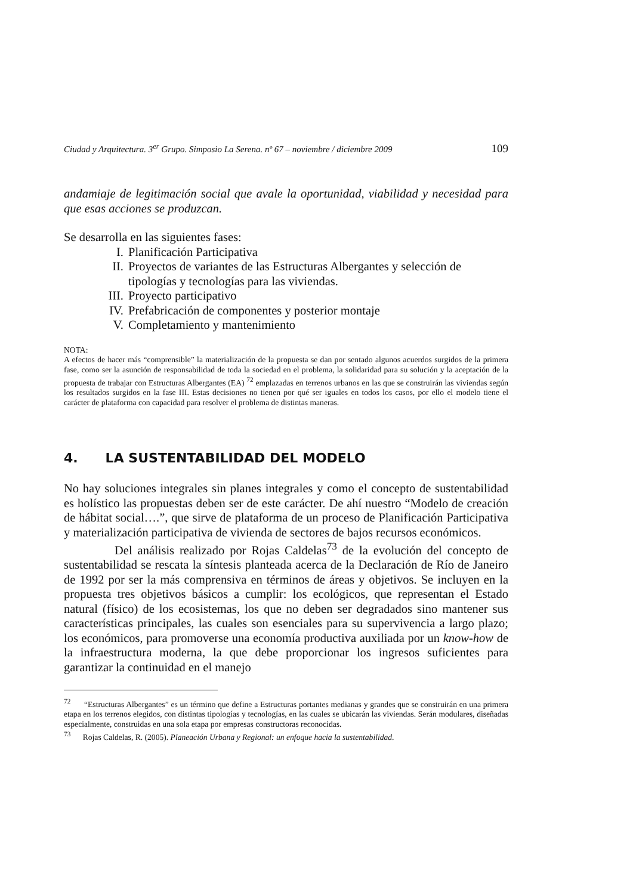Ciudad y Arquitectura. 3<sup>er</sup> Grupo. Simposio La Serena. nº 67 – noviembre / diciembre 2009 109
andamiaje de legitimación social que avale la oportunidad, viabilidad y necesidad para que esas acciones se produzcan.
Se desarrolla en las siguientes fases:
I. Planificación Participativa
II. Proyectos de variantes de las Estructuras Albergantes y selección de tipologías y tecnologías para las viviendas.
III. Proyecto participativo
IV. Prefabricación de componentes y posterior montaje
V. Completamiento y mantenimiento
NOTA:
A efectos de hacer más “comprensible” la materialización de la propuesta se dan por sentado algunos acuerdos surgidos de la primera fase, como ser la asunción de responsabilidad de toda la sociedad en el problema, la solidaridad para su solución y la aceptación de la propuesta de trabajar con Estructuras Albergantes (EA) <sup>72</sup> emplazadas en terrenos urbanos en las que se construirán las viviendas según los resultados surgidos en la fase III. Estas decisiones no tienen por qué ser iguales en todos los casos, por ello el modelo tiene el carácter de plataforma con capacidad para resolver el problema de distintas maneras.
4. LA SUSTENTABILIDAD DEL MODELO
No hay soluciones integrales sin planes integrales y como el concepto de sustentabilidad es holístico las propuestas deben ser de este carácter. De ahí nuestro “Modelo de creación de hábitat social….”, que sirve de plataforma de un proceso de Planificación Participativa y materialización participativa de vivienda de sectores de bajos recursos económicos.
Del análisis realizado por Rojas Caldelas<sup>73</sup> de la evolución del concepto de sustentabilidad se rescata la síntesis planteada acerca de la Declaración de Río de Janeiro de 1992 por ser la más comprensiva en términos de áreas y objetivos. Se incluyen en la propuesta tres objetivos básicos a cumplir: los ecológicos, que representan el Estado natural (físico) de los ecosistemas, los que no deben ser degradados sino mantener sus características principales, las cuales son esenciales para su supervivencia a largo plazo; los económicos, para promoverse una economía productiva auxiliada por un know-how de la infraestructura moderna, la que debe proporcionar los ingresos suficientes para garantizar la continuidad en el manejo
<sup>72</sup> “Estructuras Albergantes” es un término que define a Estructuras portantes medianas y grandes que se construirán en una primera etapa en los terrenos elegidos, con distintas tipologías y tecnologías, en las cuales se ubicarán las viviendas. Serán modulares, diseñadas especialmente, construidas en una sola etapa por empresas constructoras reconocidas.
<sup>73</sup> Rojas Caldelas, R. (2005). Planeación Urbana y Regional: un enfoque hacia la sustentabilidad.